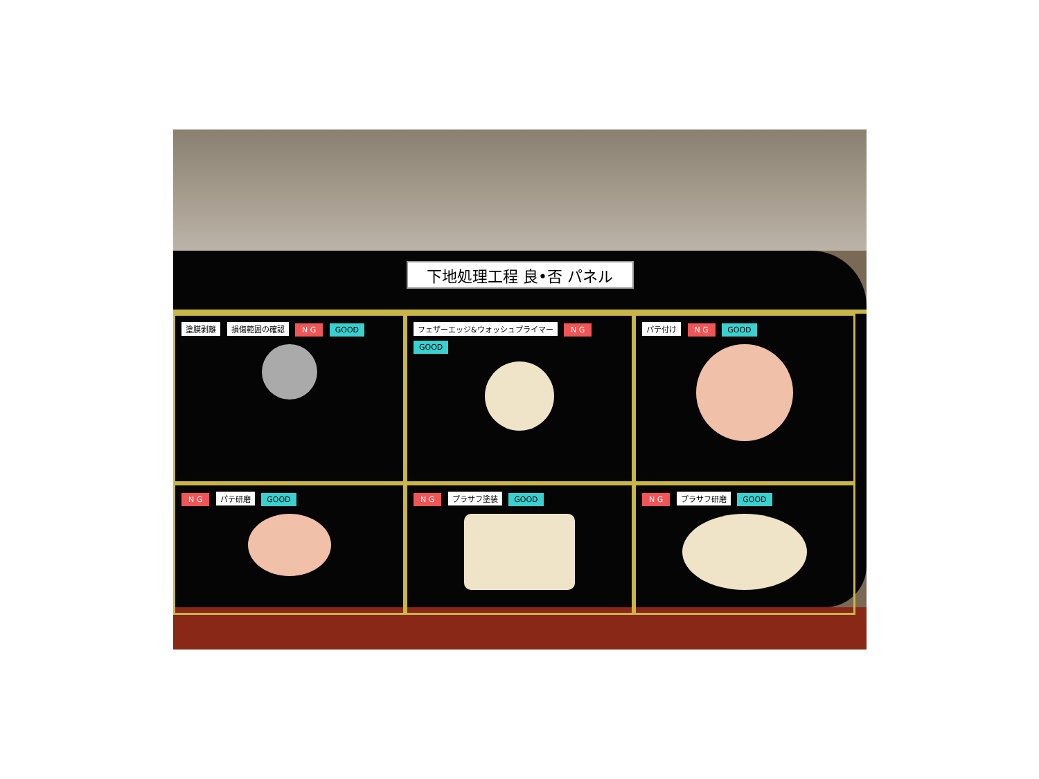下地処理工程 良•否 パネル
塗膜剥離 損傷範囲の確認 N G GOOD
フェザーエッジ&ウォッシュプライマー N G GOOD
パテ付け N G GOOD
N G パテ研磨 GOOD
N G プラサフ塗装 GOOD
N G プラサフ研磨 GOOD